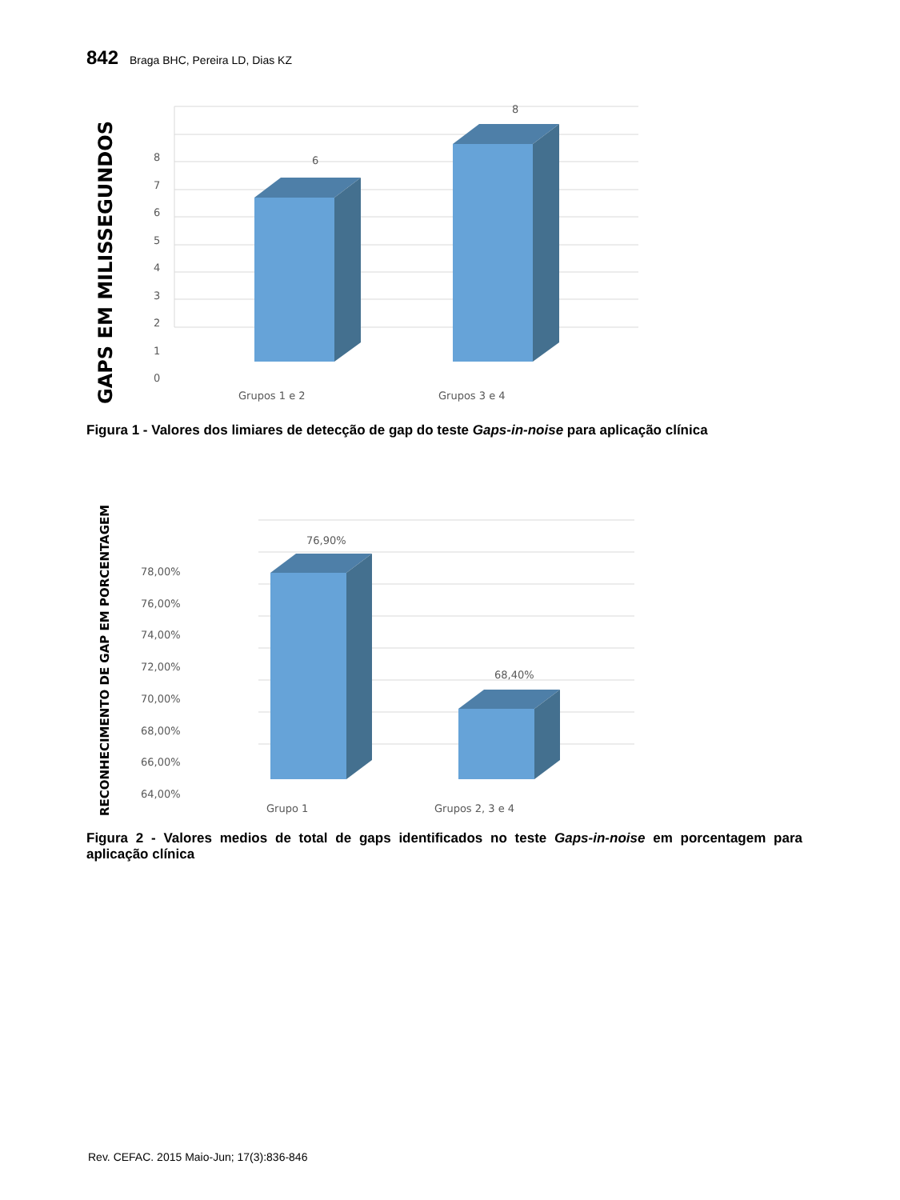842 Braga BHC, Pereira LD, Dias KZ
6
8
8
7
6
5
4
3
2
1
0
Grupos 1 e 2
Grupos 3 e 4
GAPS EM MILISSEGUNDOS
Figura 1 - Valores dos limiares de detecção de gap do teste Gaps-in-noise para aplicação clínica
76,90%
68,40%
78,00%
76,00%
74,00%
72,00%
70,00%
68,00%
66,00%
64,00%
Grupo 1
Grupos 2, 3 e 4
RECONHECIMENTO DE GAP EM PORCENTAGEM
Figura 2 - Valores medios de total de gaps identificados no teste Gaps-in-noise em porcentagem para aplicação clínica
Rev. CEFAC. 2015 Maio-Jun; 17(3):836-846